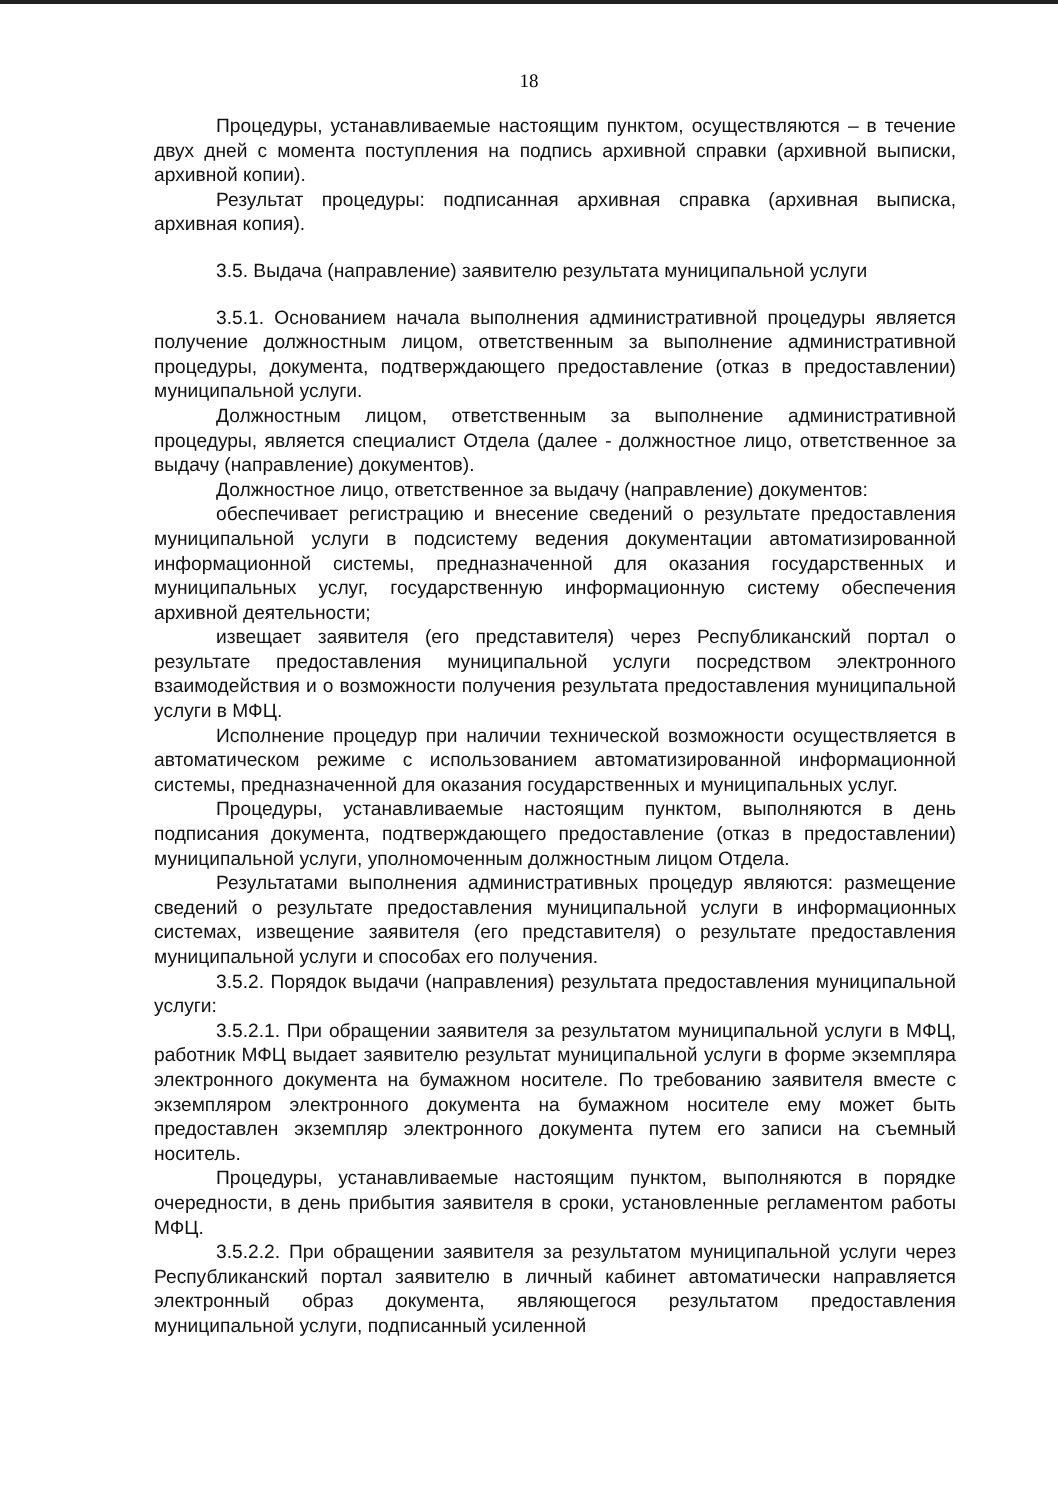18
Процедуры, устанавливаемые настоящим пунктом, осуществляются – в течение двух дней с момента поступления на подпись архивной справки (архивной выписки, архивной копии).
Результат процедуры: подписанная архивная справка (архивная выписка, архивная копия).
3.5. Выдача (направление) заявителю результата муниципальной услуги
3.5.1. Основанием начала выполнения административной процедуры является получение должностным лицом, ответственным за выполнение административной процедуры, документа, подтверждающего предоставление (отказ в предоставлении) муниципальной услуги.
Должностным лицом, ответственным за выполнение административной процедуры, является специалист Отдела (далее - должностное лицо, ответственное за выдачу (направление) документов).
Должностное лицо, ответственное за выдачу (направление) документов:
обеспечивает регистрацию и внесение сведений о результате предоставления муниципальной услуги в подсистему ведения документации автоматизированной информационной системы, предназначенной для оказания государственных и муниципальных услуг, государственную информационную систему обеспечения архивной деятельности;
извещает заявителя (его представителя) через Республиканский портал о результате предоставления муниципальной услуги посредством электронного взаимодействия и о возможности получения результата предоставления муниципальной услуги в МФЦ.
Исполнение процедур при наличии технической возможности осуществляется в автоматическом режиме с использованием автоматизированной информационной системы, предназначенной для оказания государственных и муниципальных услуг.
Процедуры, устанавливаемые настоящим пунктом, выполняются в день подписания документа, подтверждающего предоставление (отказ в предоставлении) муниципальной услуги, уполномоченным должностным лицом Отдела.
Результатами выполнения административных процедур являются: размещение сведений о результате предоставления муниципальной услуги в информационных системах, извещение заявителя (его представителя) о результате предоставления муниципальной услуги и способах его получения.
3.5.2. Порядок выдачи (направления) результата предоставления муниципальной услуги:
3.5.2.1. При обращении заявителя за результатом муниципальной услуги в МФЦ, работник МФЦ выдает заявителю результат муниципальной услуги в форме экземпляра электронного документа на бумажном носителе. По требованию заявителя вместе с экземпляром электронного документа на бумажном носителе ему может быть предоставлен экземпляр электронного документа путем его записи на съемный носитель.
Процедуры, устанавливаемые настоящим пунктом, выполняются в порядке очередности, в день прибытия заявителя в сроки, установленные регламентом работы МФЦ.
3.5.2.2. При обращении заявителя за результатом муниципальной услуги через Республиканский портал заявителю в личный кабинет автоматически направляется электронный образ документа, являющегося результатом предоставления муниципальной услуги, подписанный усиленной